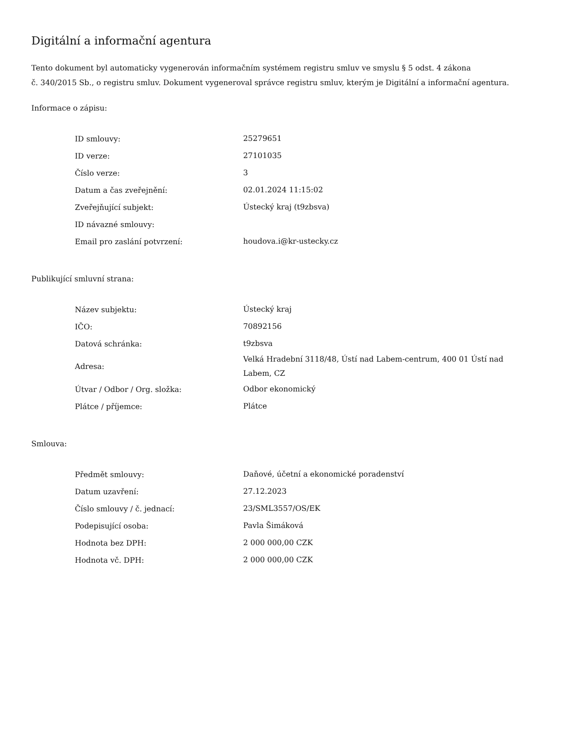Digitální a informační agentura
Tento dokument byl automaticky vygenerován informačním systémem registru smluv ve smyslu § 5 odst. 4 zákona
č. 340/2015 Sb., o registru smluv. Dokument vygeneroval správce registru smluv, kterým je Digitální a informační agentura.
Informace o zápisu:
| ID smlouvy: | 25279651 |
| ID verze: | 27101035 |
| Číslo verze: | 3 |
| Datum a čas zveřejnění: | 02.01.2024 11:15:02 |
| Zveřejňující subjekt: | Ústecký kraj (t9zbsva) |
| ID návazné smlouvy: | |
| Email pro zaslání potvrzení: | houdova.i@kr-ustecky.cz |
Publikující smluvní strana:
| Název subjektu: | Ústecký kraj |
| IČO: | 70892156 |
| Datová schránka: | t9zbsva |
| Adresa: | Velká Hradební 3118/48, Ústí nad Labem-centrum, 400 01 Ústí nad Labem, CZ |
| Útvar / Odbor / Org. složka: | Odbor ekonomický |
| Plátce / příjemce: | Plátce |
Smlouva:
| Předmět smlouvy: | Daňové, účetní a ekonomické poradenství |
| Datum uzavření: | 27.12.2023 |
| Číslo smlouvy / č. jednací: | 23/SML3557/OS/EK |
| Podepisující osoba: | Pavla Šimáková |
| Hodnota bez DPH: | 2 000 000,00 CZK |
| Hodnota vč. DPH: | 2 000 000,00 CZK |